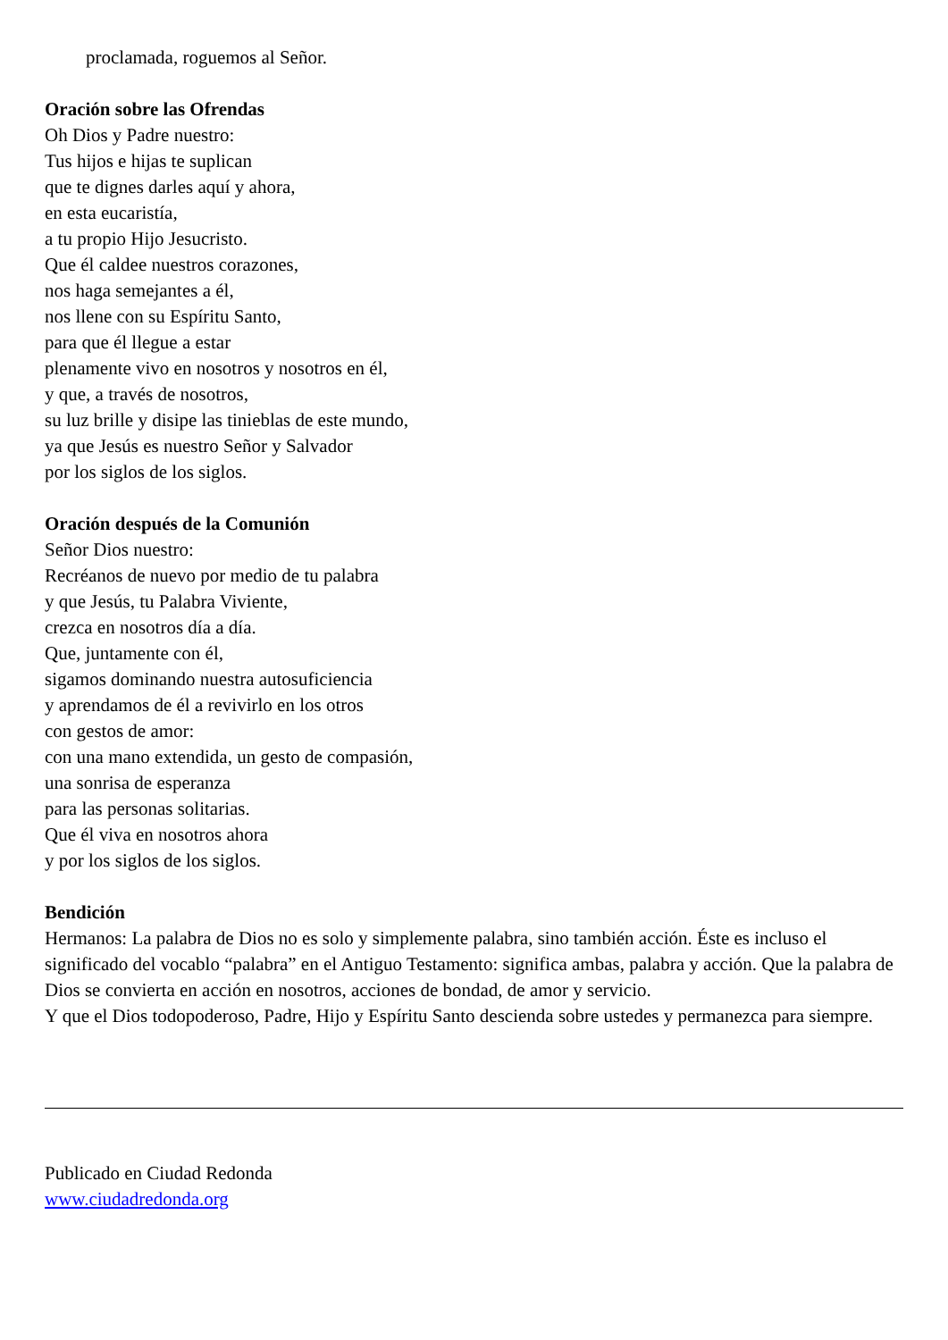proclamada, roguemos al Señor.
Oración sobre las Ofrendas
Oh Dios y Padre nuestro:
Tus hijos e hijas te suplican
que te dignes darles aquí y ahora,
en esta eucaristía,
a tu propio Hijo Jesucristo.
Que él caldee nuestros corazones,
nos haga semejantes a él,
nos llene con su Espíritu Santo,
para que él llegue a estar
plenamente vivo en nosotros y nosotros en él,
y que, a través de nosotros,
su luz brille y disipe las tinieblas de este mundo,
ya que Jesús es nuestro Señor y Salvador
por los siglos de los siglos.
Oración después de la Comunión
Señor Dios nuestro:
Recréanos de nuevo por medio de tu palabra
y que Jesús, tu Palabra Viviente,
crezca en nosotros día a día.
Que, juntamente con él,
sigamos dominando nuestra autosuficiencia
y aprendamos de él a revivirlo en los otros
con gestos de amor:
con una mano extendida, un gesto de compasión,
una sonrisa de esperanza
para las personas solitarias.
Que él viva en nosotros ahora
y por los siglos de los siglos.
Bendición
Hermanos: La palabra de Dios no es solo y simplemente palabra, sino también acción. Éste es incluso el significado del vocablo “palabra” en el Antiguo Testamento: significa ambas, palabra y acción. Que la palabra de Dios se convierta en acción en nosotros, acciones de bondad, de amor y servicio.
Y que el Dios todopoderoso, Padre, Hijo y Espíritu Santo descienda sobre ustedes y permanezca para siempre.
Publicado en Ciudad Redonda
www.ciudadredonda.org